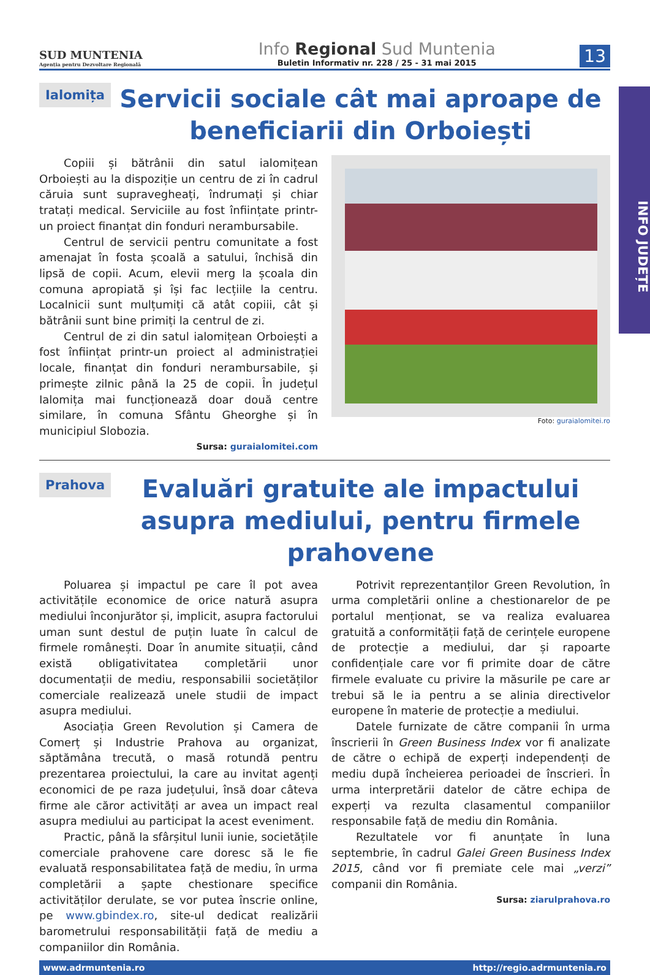INFO JUDEȚE
SUD MUNTENIA
Agenția pentru Dezvoltare Regională
Info Regional Sud Muntenia
Buletin Informativ nr. 228 / 25 - 31 mai 2015
13
Ialomița
Servicii sociale cât mai aproape de beneficiarii din Orboiești
Copiii și bătrânii din satul ialomițean Orboiești au la dispoziție un centru de zi în cadrul căruia sunt supravegheați, îndrumați și chiar tratați medical. Serviciile au fost înființate printr-un proiect finanțat din fonduri nerambursabile.
Centrul de servicii pentru comunitate a fost amenajat în fosta școală a satului, închisă din lipsă de copii. Acum, elevii merg la școala din comuna apropiată și își fac lecțiile la centru. Localnicii sunt mulțumiți că atât copiii, cât și bătrânii sunt bine primiți la centrul de zi.
Centrul de zi din satul ialomițean Orboiești a fost înființat printr-un proiect al administrației locale, finanțat din fonduri nerambursabile, și primește zilnic până la 25 de copii. În județul Ialomița mai funcționează doar două centre similare, în comuna Sfântu Gheorghe și în municipiul Slobozia.
Sursa: guraialomitei.com
Foto: guraialomitei.ro
Prahova
Evaluări gratuite ale impactului asupra mediului, pentru firmele prahovene
Poluarea și impactul pe care îl pot avea activitățile economice de orice natură asupra mediului înconjurător și, implicit, asupra factorului uman sunt destul de puțin luate în calcul de firmele românești. Doar în anumite situații, când există obligativitatea completării unor documentații de mediu, responsabilii societăților comerciale realizează unele studii de impact asupra mediului.
Asociația Green Revolution și Camera de Comerț și Industrie Prahova au organizat, săptămâna trecută, o masă rotundă pentru prezentarea proiectului, la care au invitat agenți economici de pe raza județului, însă doar câteva firme ale căror activități ar avea un impact real asupra mediului au participat la acest eveniment.
Practic, până la sfârșitul lunii iunie, societățile comerciale prahovene care doresc să le fie evaluată responsabilitatea față de mediu, în urma completării a șapte chestionare specifice activităților derulate, se vor putea înscrie online, pe www.gbindex.ro, site-ul dedicat realizării barometrului responsabilității față de mediu a companiilor din România.
Potrivit reprezentanților Green Revolution, în urma completării online a chestionarelor de pe portalul menționat, se va realiza evaluarea gratuită a conformității față de cerințele europene de protecție a mediului, dar și rapoarte confidențiale care vor fi primite doar de către firmele evaluate cu privire la măsurile pe care ar trebui să le ia pentru a se alinia directivelor europene în materie de protecție a mediului.
Datele furnizate de către companii în urma înscrierii în Green Business Index vor fi analizate de către o echipă de experți independenți de mediu după încheierea perioadei de înscrieri. În urma interpretării datelor de către echipa de experți va rezulta clasamentul companiilor responsabile față de mediu din România.
Rezultatele vor fi anunțate în luna septembrie, în cadrul Galei Green Business Index 2015, când vor fi premiate cele mai „verzi” companii din România.
Sursa: ziarulprahova.ro
www.adrmuntenia.ro http://regio.adrmuntenia.ro